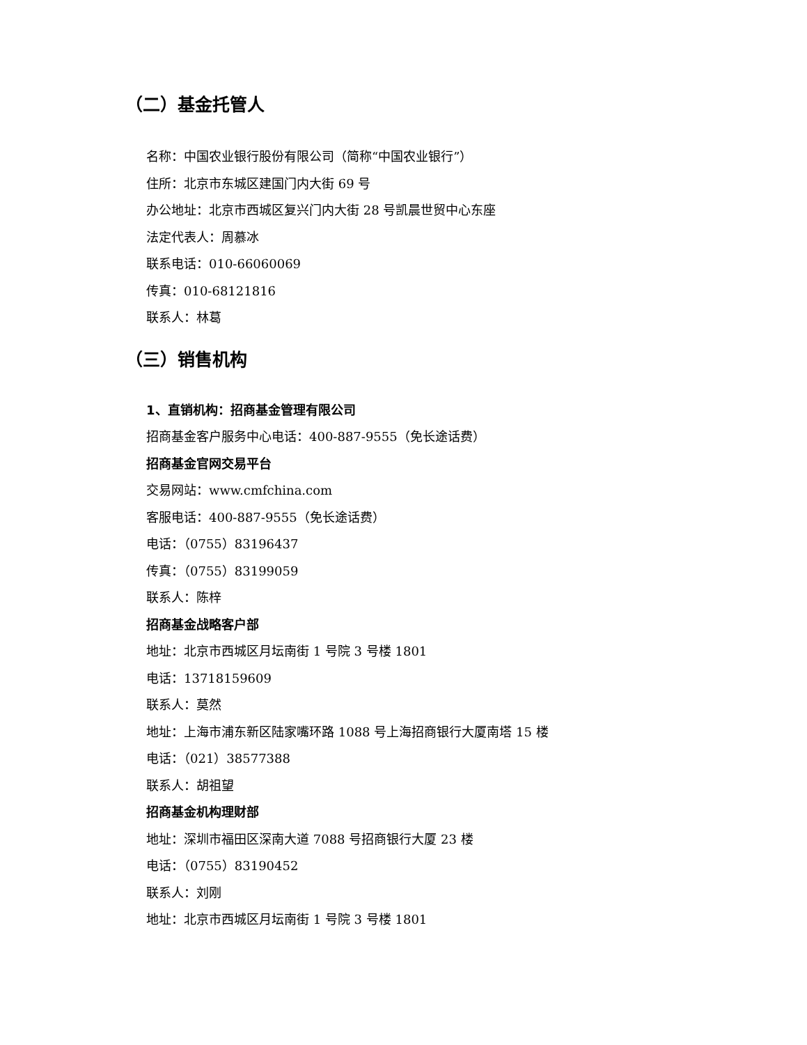（二）基金托管人
名称：中国农业银行股份有限公司（简称“中国农业银行”）
住所：北京市东城区建国门内大街 69 号
办公地址：北京市西城区复兴门内大街 28 号凯晨世贸中心东座
法定代表人：周慕冰
联系电话：010-66060069
传真：010-68121816
联系人：林葛
（三）销售机构
1、直销机构：招商基金管理有限公司
招商基金客户服务中心电话：400-887-9555（免长途话费）
招商基金官网交易平台
交易网站：www.cmfchina.com
客服电话：400-887-9555（免长途话费）
电话：（0755）83196437
传真：（0755）83199059
联系人：陈梓
招商基金战略客户部
地址：北京市西城区月坛南街 1 号院 3 号楼 1801
电话：13718159609
联系人：莫然
地址：上海市浦东新区陆家嘴环路 1088 号上海招商银行大厦南塔 15 楼
电话：（021）38577388
联系人：胡祖望
招商基金机构理财部
地址：深圳市福田区深南大道 7088 号招商银行大厦 23 楼
电话：（0755）83190452
联系人：刘刚
地址：北京市西城区月坛南街 1 号院 3 号楼 1801